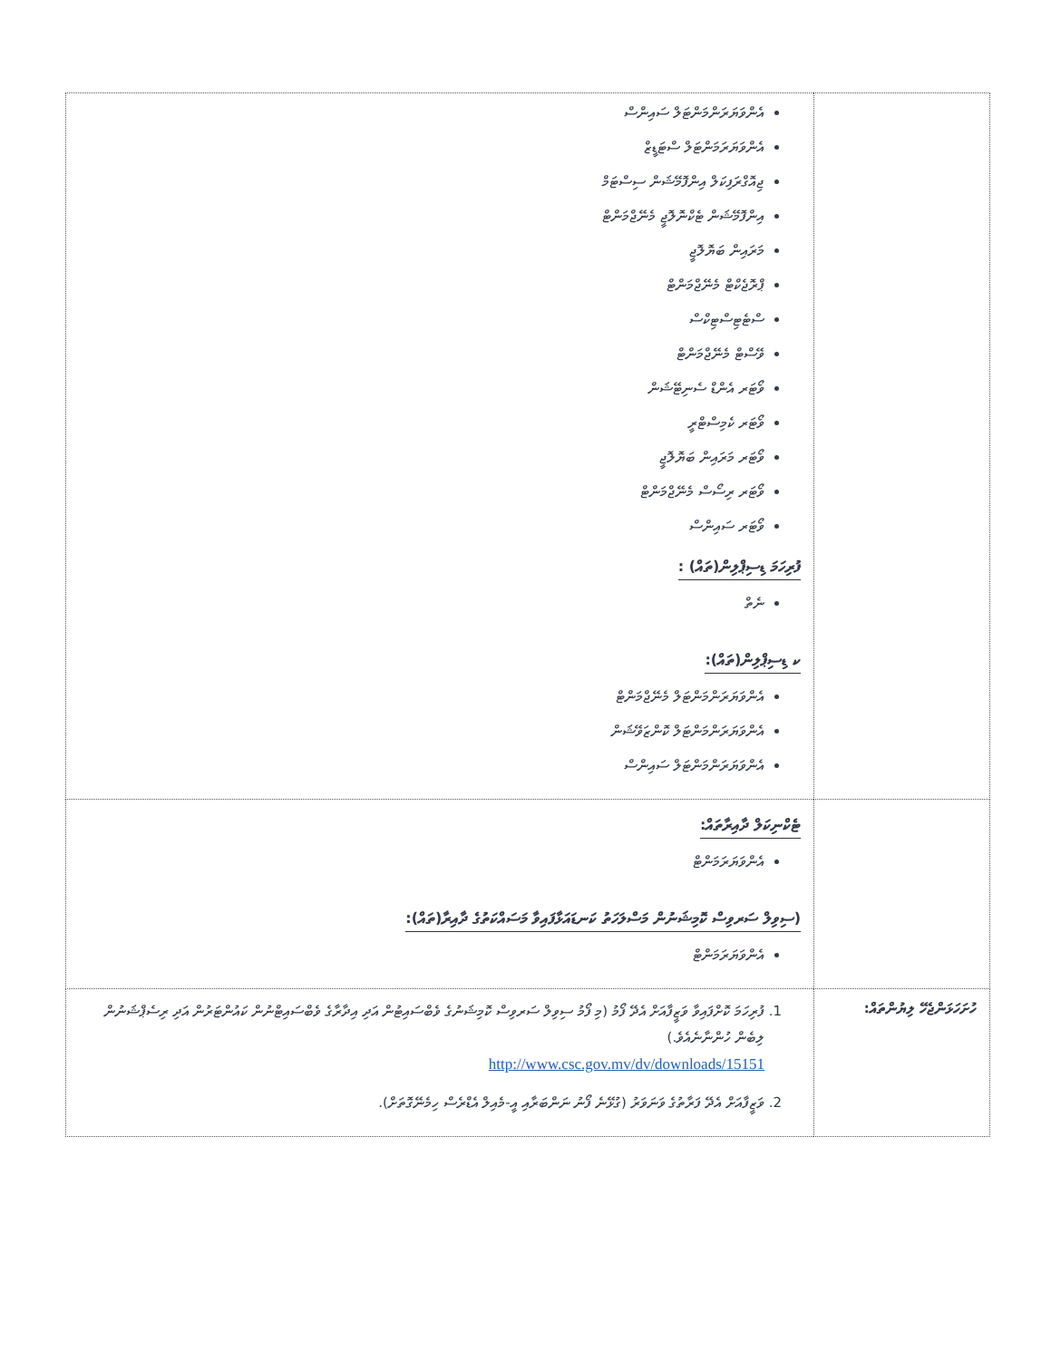| | އެންވަޔަރަންމަންޓަލް ސައިންސް އެންވަޔަރަމަންޓަލް ސްޓަޑީޒް ޖިއޮގްރަފިކަލް އިންފޮމޭޝަން ސިސްޓަމް އިންފޮމޭޝަން ޓެކްނޮލޮޖީ މެނޭޖްމަންޓް މަރައިން ބަޔޮލޮޖީ ޕްރޮޖެކްޓް މެނޭޖްމަންޓް ސްޓެޓިސްޓިކްސް ވޭސްޓް މެނޭޖްމަންޓް ވޯޓަރ އެންޑް ސެނިޓޭޝަން ވޯޓަރ ކެމިސްޓްރީ ވޯޓަރ މަރައިން ބަޔޮލޮޖީ ވޯޓަރ ރިސޯސް މެނޭޖްމަންޓް ވޯޓަރ ސައިންސް ފުރިހަމަ ޑިސިޕްލިން(ތައް) : ނެތް ކ ޑިސިޕްލިން(ތައް): އެންވަޔަރަންމަންޓަލް މެނޭޖްމަންޓް އެންވަޔަރަންމަންޓަލް ކޮންޒަވޭޝަން އެންވަޔަރަންމަންޓަލް ސައިންސް |
| | ޓެކްނިކަލް ދާއިރާތައް: އެންވަޔަރަމަންޓް (ސިވިލް ސަރވިސް ކޮމިޝަނުން މަސްލަހަތު ކަނޑައަޅާފައިވާ މަސައްކަތުގެ ދާއިރާ(ތައް): އެންވަޔަރަމަންޓް |
| ހުށަހަޅަންޖެހޭ ލިޔުންތައް: | 1. ފުރިހަމަ ކޮށްފައިވާ ވަޒީފާއަށް އެދޭ ފޯމު (މި ފޯމު ސިވިލް ސަރވިސް ކޮމިޝަނުގެ ވެބްސައިޓުން އަދި އިދާރާގެ ވެބްސައިޓްނުން ކައުންޓަރުން އަދި ރިސެޕްޝަނުން ލިބެން ހުންނާނެއެވެ.) http://www.csc.gov.mv/dv/downloads/15151 2. ވަޒީފާއަށް އެދޭ ފަރާތުގެ ވަނަވަރު (ގުޅޭނެ ފޯނު ނަންބަރާއި އީ-މެއިލް އެޑްރެސް ހިމެނޭގޮތަށް). |